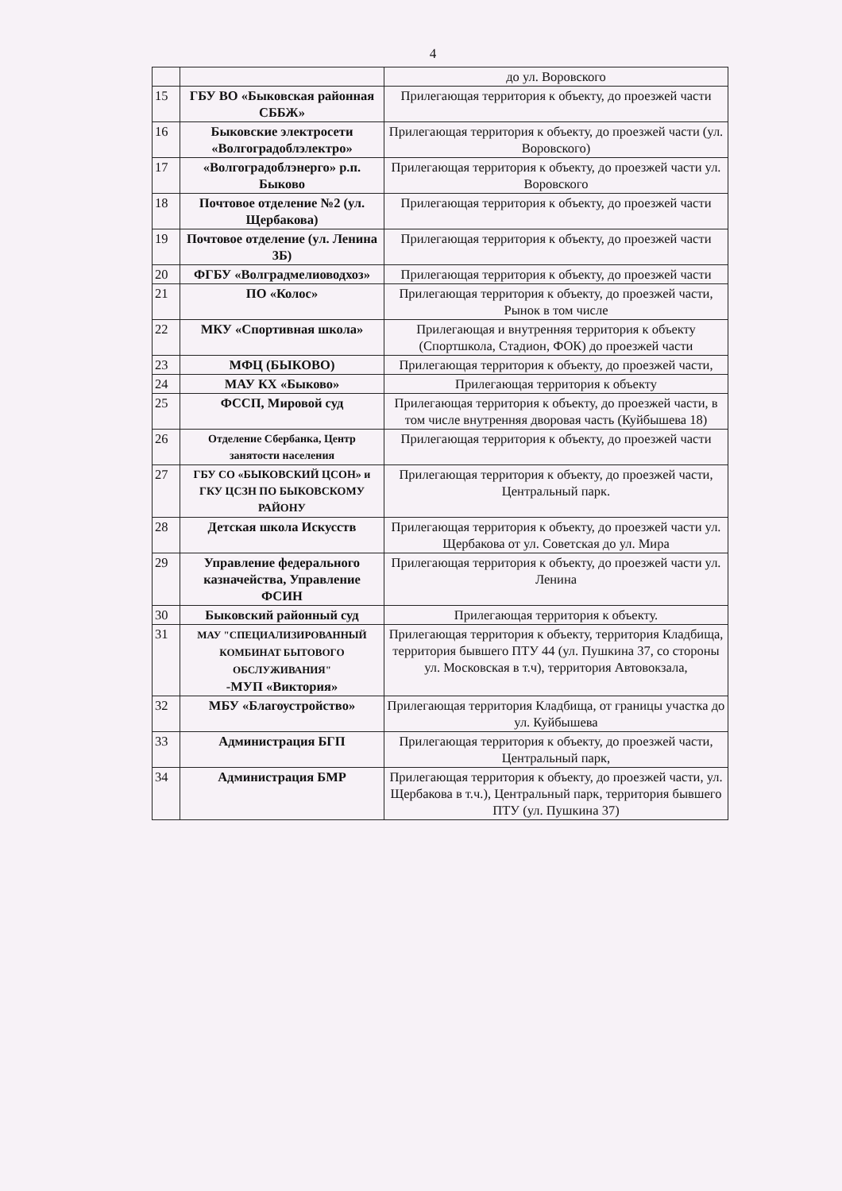4
| | | до ул. Воровского |
| 15 | ГБУ ВО «Быковская районная СББЖ» | Прилегающая территория к объекту, до проезжей части |
| 16 | Быковские электросети «Волгоградоблэлектро» | Прилегающая территория к объекту, до проезжей части (ул. Воровского) |
| 17 | «Волгоградоблэнерго» р.п. Быково | Прилегающая территория к объекту, до проезжей части ул. Воровского |
| 18 | Почтовое отделение №2 (ул. Щербакова) | Прилегающая территория к объекту, до проезжей части |
| 19 | Почтовое отделение (ул. Ленина 3Б) | Прилегающая территория к объекту, до проезжей части |
| 20 | ФГБУ «Волградмелиоводхоз» | Прилегающая территория к объекту, до проезжей части |
| 21 | ПО «Колос» | Прилегающая территория к объекту, до проезжей части, Рынок в том числе |
| 22 | МКУ «Спортивная школа» | Прилегающая и внутренняя территория к объекту (Спортшкола, Стадион, ФОК) до проезжей части |
| 23 | МФЦ (БЫКОВО) | Прилегающая территория к объекту, до проезжей части, |
| 24 | МАУ КХ «Быково» | Прилегающая территория к объекту |
| 25 | ФССП, Мировой суд | Прилегающая территория к объекту, до проезжей части, в том числе внутренняя дворовая часть (Куйбышева 18) |
| 26 | Отделение Сбербанка, Центр занятости населения | Прилегающая территория к объекту, до проезжей части |
| 27 | ГБУ СО «БЫКОВСКИЙ ЦСОН» и ГКУ ЦСЗН ПО БЫКОВСКОМУ РАЙОНУ | Прилегающая территория к объекту, до проезжей части, Центральный парк. |
| 28 | Детская школа Искусств | Прилегающая территория к объекту, до проезжей части ул. Щербакова от ул. Советская до ул. Мира |
| 29 | Управление федерального казначейства, Управление ФСИН | Прилегающая территория к объекту, до проезжей части ул. Ленина |
| 30 | Быковский районный суд | Прилегающая территория к объекту. |
| 31 | МАУ "СПЕЦИАЛИЗИРОВАННЫЙ КОМБИНАТ БЫТОВОГО ОБСЛУЖИВАНИЯ" -МУП «Виктория» | Прилегающая территория к объекту, территория Кладбища, территория бывшего ПТУ 44 (ул. Пушкина 37, со стороны ул. Московская в т.ч), территория Автовокзала, |
| 32 | МБУ «Благоустройство» | Прилегающая территория Кладбища, от границы участка до ул. Куйбышева |
| 33 | Администрация БГП | Прилегающая территория к объекту, до проезжей части, Центральный парк, |
| 34 | Администрация БМР | Прилегающая территория к объекту, до проезжей части, ул. Щербакова в т.ч.), Центральный парк, территория бывшего ПТУ (ул. Пушкина 37) |